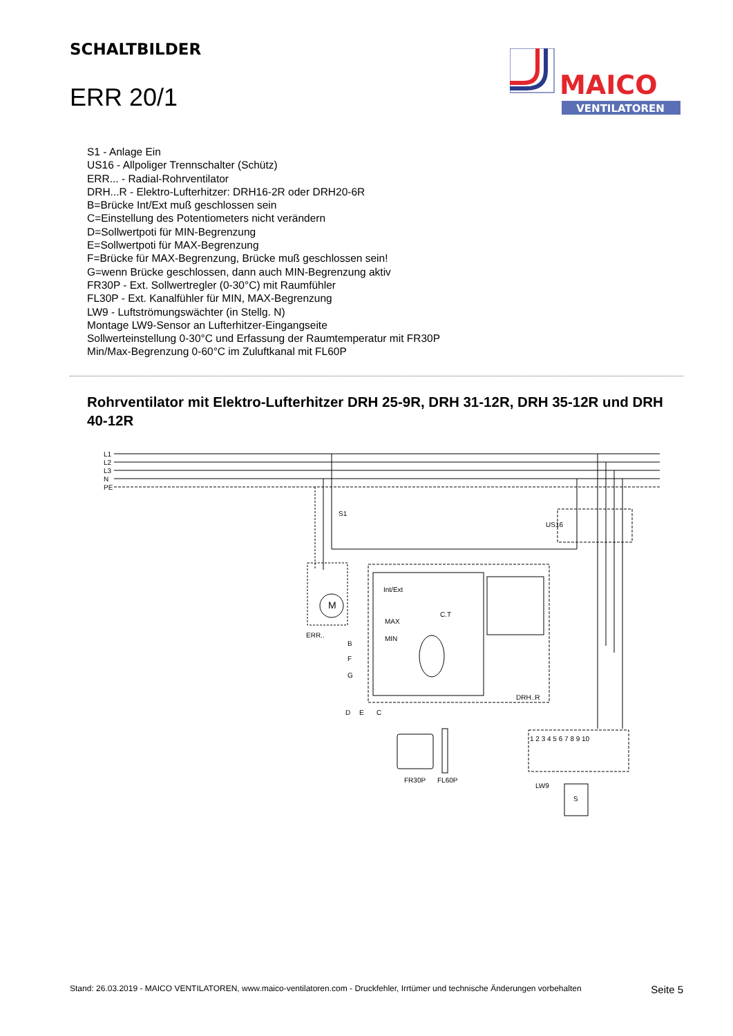SCHALTBILDER
ERR 20/1
MAICO
VENTILATOREN
S1 - Anlage Ein
US16 - Allpoliger Trennschalter (Schütz)
ERR... - Radial-Rohrventilator
DRH...R - Elektro-Lufterhitzer: DRH16-2R oder DRH20-6R
B=Brücke Int/Ext muß geschlossen sein
C=Einstellung des Potentiometers nicht verändern
D=Sollwertpoti für MIN-Begrenzung
E=Sollwertpoti für MAX-Begrenzung
F=Brücke für MAX-Begrenzung, Brücke muß geschlossen sein!
G=wenn Brücke geschlossen, dann auch MIN-Begrenzung aktiv
FR30P - Ext. Sollwertregler (0-30°C) mit Raumfühler
FL30P - Ext. Kanalfühler für MIN, MAX-Begrenzung
LW9 - Luftströmungswächter (in Stellg. N)
Montage LW9-Sensor an Lufterhitzer-Eingangseite
Sollwerteinstellung 0-30°C und Erfassung der Raumtemperatur mit FR30P
Min/Max-Begrenzung 0-60°C im Zuluftkanal mit FL60P
Rohrventilator mit Elektro-Lufterhitzer DRH 25-9R, DRH 31-12R, DRH 35-12R und DRH 40-12R
L1
L2
L3
N
PE
S1
US16
M
ERR..
DRH..R
Int/Ext
MAX
MIN
C.T
B
F
G
D
E
C
FR30P
FL60P
LW9
S
1 2 3 4 5 6 7 8 9 10
Stand: 26.03.2019 - MAICO VENTILATOREN, www.maico-ventilatoren.com - Druckfehler, Irrtümer und technische Änderungen vorbehalten Seite 5